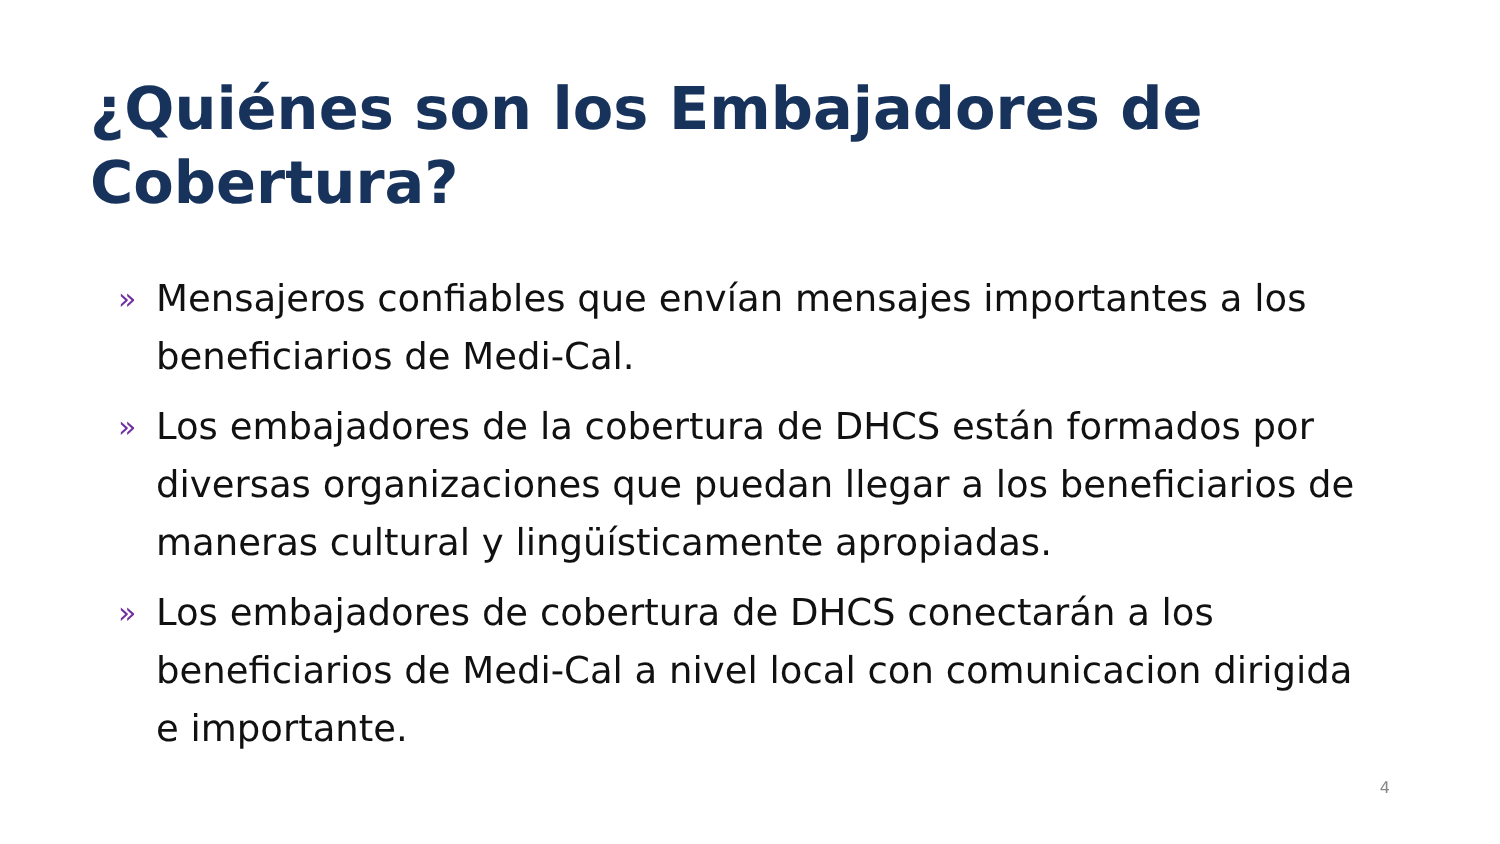¿Quiénes son los Embajadores de Cobertura?
» Mensajeros confiables que envían mensajes importantes a los beneficiarios de Medi-Cal.
» Los embajadores de la cobertura de DHCS están formados por diversas organizaciones que puedan llegar a los beneficiarios de maneras cultural y lingüísticamente apropiadas.
» Los embajadores de cobertura de DHCS conectarán a los beneficiarios de Medi-Cal a nivel local con comunicacion dirigida e importante.
4